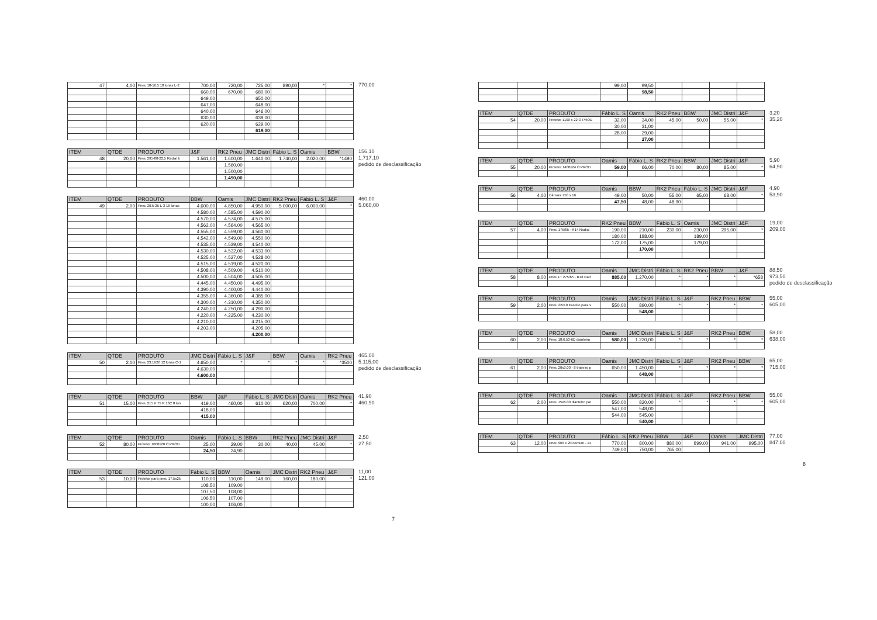| 47 | 4,00 | Pneu 10-16.5 10 lonas L-2 | 700,00 | 720,00 | 725,00 | 890,00 | * | * |
| | | | 660,00 | 670,00 | 680,00 | | | |
| | | | 649,00 | | 650,00 | | | |
| | | | 647,00 | | 648,00 | | | |
| | | | 640,00 | | 646,00 | | | |
| | | | 630,00 | | 639,00 | | | |
| | | | 620,00 | | 629,00 | | | |
| | | | | | 619,00 | | | |
770,00
| ITEM | QTDE | PRODUTO | J&F | RK2 Pneu | JMC Distri | Fábio L. S | Oamis | BBW |
| --- | --- | --- | --- | --- | --- | --- | --- | --- |
| 48 | 20,00 | Pneu 295-80-22,5 Radial b | 1.561,00 | 1.600,00 | 1.640,00 | 1.740,00 | 2.020,00 | *1490 |
| | | | | 1.560,00 | | | | |
| | | | | 1.500,00 | | | | |
| | | | | 1.490,00 | | | | |
156,10
1.717,10
pedido de desclassificação
| ITEM | QTDE | PRODUTO | BBW | Oamis | JMC Distri | RK2 Pneu | Fábio L. S | J&F |
| --- | --- | --- | --- | --- | --- | --- | --- | --- |
| 49 | 2,00 | Pneu 20.5-25 L-3 16 lonas | 4.600,00 | 4.850,00 | 4.950,00 | 5.000,00 | 6.000,00 | * |
| | | | 4.580,00 | 4.585,00 | 4.590,00 | | | |
| | | | 4.570,00 | 4.574,00 | 4.575,00 | | | |
| | | | 4.562,00 | 4.564,00 | 4.565,00 | | | |
| | | | 4.555,00 | 4.559,00 | 4.560,00 | | | |
| | | | 4.542,00 | 4.549,00 | 4.550,00 | | | |
| | | | 4.535,00 | 4.539,00 | 4.540,00 | | | |
| | | | 4.530,00 | 4.532,00 | 4.533,00 | | | |
| | | | 4.525,00 | 4.527,00 | 4.528,00 | | | |
| | | | 4.515,00 | 4.519,00 | 4.520,00 | | | |
| | | | 4.508,00 | 4.509,00 | 4.510,00 | | | |
| | | | 4.500,00 | 4.504,00 | 4.505,00 | | | |
| | | | 4.445,00 | 4.450,00 | 4.495,00 | | | |
| | | | 4.390,00 | 4.400,00 | 4.440,00 | | | |
| | | | 4.355,00 | 4.360,00 | 4.385,00 | | | |
| | | | 4.300,00 | 4.310,00 | 4.350,00 | | | |
| | | | 4.240,00 | 4.250,00 | 4.290,00 | | | |
| | | | 4.220,00 | 4.225,00 | 4.230,00 | | | |
| | | | 4.210,00 | | 4.215,00 | | | |
| | | | 4.203,00 | | 4.205,00 | | | |
| | | | | | 4.200,00 | | | |
460,00
5.060,00
| ITEM | QTDE | PRODUTO | JMC Distri | Fábio L. S | J&F | BBW | Oamis | RK2 Pneu |
| --- | --- | --- | --- | --- | --- | --- | --- | --- |
| 50 | 2,00 | Pneu 23.1X26 12 lonas C-1 | 4.650,00 | * | * | * | * | *3500 |
| | | | 4.630,00 | | | | | |
| | | | 4.600,00 | | | | | |
465,00
5.115,00
pedido de desclassificação
| ITEM | QTDE | PRODUTO | BBW | J&F | Fábio L. S | JMC Distri | Oamis | RK2 Pneu |
| --- | --- | --- | --- | --- | --- | --- | --- | --- |
| 51 | 15,00 | Pneu 215 X 75 R 16C 8 lon | 419,00 | 460,00 | 610,00 | 620,00 | 700,00 | * |
| | | | 418,00 | | | | | |
| | | | 415,00 | | | | | |
41,90
460,90
| ITEM | QTDE | PRODUTO | Oamis | Fábio L. S | BBW | RK2 Pneu | JMC Distri | J&F |
| --- | --- | --- | --- | --- | --- | --- | --- | --- |
| 52 | 80,00 | Protetor 1000x20 O PROD | 25,00 | 29,00 | 30,00 | 40,00 | 45,00 | * |
| | | | 24,50 | 24,90 | | | | |
2,50
27,50
| ITEM | QTDE | PRODUTO | Fábio L. S | BBW | Oamis | JMC Distri | RK2 Pneu | J&F |
| --- | --- | --- | --- | --- | --- | --- | --- | --- |
| 53 | 10,00 | Protetor para pneu 17,5x25 | 110,00 | 110,00 | 149,00 | 160,00 | 180,00 | * |
| | | | 108,50 | 109,00 | | | | |
| | | | 107,50 | 108,00 | | | | |
| | | | 106,50 | 107,00 | | | | |
| | | | 100,00 | 106,00 | | | | |
11,00
121,00
7
| | | | 99,00 | 99,50 | | | | |
| | | | | 98,50 | | | | |
| ITEM | QTDE | PRODUTO | Fábio L. S | Oamis | RK2 Pneu | BBW | JMC Distri | J&F |
| --- | --- | --- | --- | --- | --- | --- | --- | --- |
| 54 | 20,00 | Protetor 1100 x 22 O PROD | 32,00 | 34,00 | 45,00 | 50,00 | 55,00 | * |
| | | | 30,00 | 31,00 | | | | |
| | | | 28,00 | 29,00 | | | | |
| | | | | 27,00 | | | | |
3,20
35,20
| ITEM | QTDE | PRODUTO | Oamis | Fábio L. S | RK2 Pneu | BBW | JMC Distri | J&F |
| --- | --- | --- | --- | --- | --- | --- | --- | --- |
| 55 | 20,00 | Protetor 1400x24 O PROD | 59,00 | 66,00 | 70,00 | 80,00 | 85,00 | * |
5,90
64,90
| ITEM | QTDE | PRODUTO | Oamis | BBW | RK2 Pneu | Fábio L. S | JMC Distri | J&F |
| --- | --- | --- | --- | --- | --- | --- | --- | --- |
| 56 | 4,00 | Câmara 750 x 16 | 49,00 | 50,00 | 55,00 | 65,00 | 68,00 | * |
| | | | 47,50 | 48,00 | 48,90 | | | |
4,90
53,90
| ITEM | QTDE | PRODUTO | RK2 Pneu | BBW | Fábio L. S | Oamis | JMC Distri | J&F |
| --- | --- | --- | --- | --- | --- | --- | --- | --- |
| 57 | 4,00 | Pneu 175/65 - R14 Radial | 190,00 | 210,00 | 230,00 | 230,00 | 295,00 | * |
| | | | 180,00 | 188,00 | | 189,00 | | |
| | | | 172,00 | 175,00 | | 179,00 | | |
| | | | | 170,00 | | | | |
19,00
209,00
| ITEM | QTDE | PRODUTO | Oamis | JMC Distri | Fábio L. S | RK2 Pneu | BBW | J&F |
| --- | --- | --- | --- | --- | --- | --- | --- | --- |
| 58 | 8,00 | Pneu LT 275/65 - R18 Rad | 885,00 | 1.270,00 | * | * | * | *658 |
88,50
973,50
pedido de desclassificação
| ITEM | QTDE | PRODUTO | Oamis | JMC Distri | Fábio L. S | J&F | RK2 Pneu | BBW |
| --- | --- | --- | --- | --- | --- | --- | --- | --- |
| 59 | 2,00 | Pneu 22x10 traseiro para s | 550,00 | 890,00 | * | * | * | * |
| | | | | 548,00 | | | | |
55,00
605,00
| ITEM | QTDE | PRODUTO | Oamis | JMC Distri | Fábio L. S | J&F | RK2 Pneu | BBW |
| --- | --- | --- | --- | --- | --- | --- | --- | --- |
| 60 | 2,00 | Pneu 18.6.50-6D dianteiro | 580,00 | 1.220,00 | * | * | * | * |
58,00
638,00
| ITEM | QTDE | PRODUTO | Oamis | JMC Distri | Fábio L. S | J&F | RK2 Pneu | BBW |
| --- | --- | --- | --- | --- | --- | --- | --- | --- |
| 61 | 2,00 | Pneu 20x3.00 - 8 traseiro p | 650,00 | 1.450,00 | * | * | * | * |
| | | | | 648,00 | | | | |
65,00
715,00
| ITEM | QTDE | PRODUTO | Oamis | JMC Distri | Fábio L. S | J&F | RK2 Pneu | BBW |
| --- | --- | --- | --- | --- | --- | --- | --- | --- |
| 62 | 2,00 | Pneu 15x6.00 dianteiro par | 550,00 | 820,00 | * | * | * | * |
| | | | 547,00 | 548,00 | | | | |
| | | | 544,00 | 545,00 | | | | |
| | | | | 540,00 | | | | |
55,00
605,00
| ITEM | QTDE | PRODUTO | Fábio L. S | RK2 Pneu | BBW | J&F | Oamis | JMC Distri |
| --- | --- | --- | --- | --- | --- | --- | --- | --- |
| 63 | 12,00 | Pneu 900 x 20 comum - 14 | 770,00 | 800,00 | 880,00 | 899,00 | 941,00 | 995,00 |
| | | | 749,00 | 750,00 | 765,00 | | | |
77,00
847,00
8